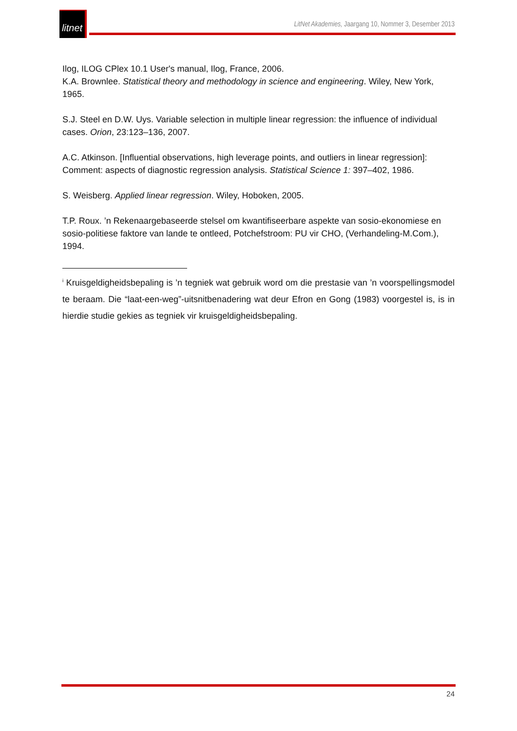litnet
LitNet Akademies, Jaargang 10, Nommer 3, Desember 2013
Ilog, ILOG CPlex 10.1 User's manual, Ilog, France, 2006.
K.A. Brownlee. Statistical theory and methodology in science and engineering. Wiley, New York, 1965.
S.J. Steel en D.W. Uys. Variable selection in multiple linear regression: the influence of individual cases. Orion, 23:123–136, 2007.
A.C. Atkinson. [Influential observations, high leverage points, and outliers in linear regression]: Comment: aspects of diagnostic regression analysis. Statistical Science 1: 397–402, 1986.
S. Weisberg. Applied linear regression. Wiley, Hoboken, 2005.
T.P. Roux. ’n Rekenaargebaseerde stelsel om kwantifiseerbare aspekte van sosio-ekonomiese en sosio-politiese faktore van lande te ontleed, Potchefstroom: PU vir CHO, (Verhandeling-M.Com.), 1994.
<sup>i</sup> Kruisgeldigheidsbepaling is ’n tegniek wat gebruik word om die prestasie van ’n voorspellingsmodel te beraam. Die “laat-een-weg”-uitsnitbenadering wat deur Efron en Gong (1983) voorgestel is, is in hierdie studie gekies as tegniek vir kruisgeldigheidsbepaling.
24